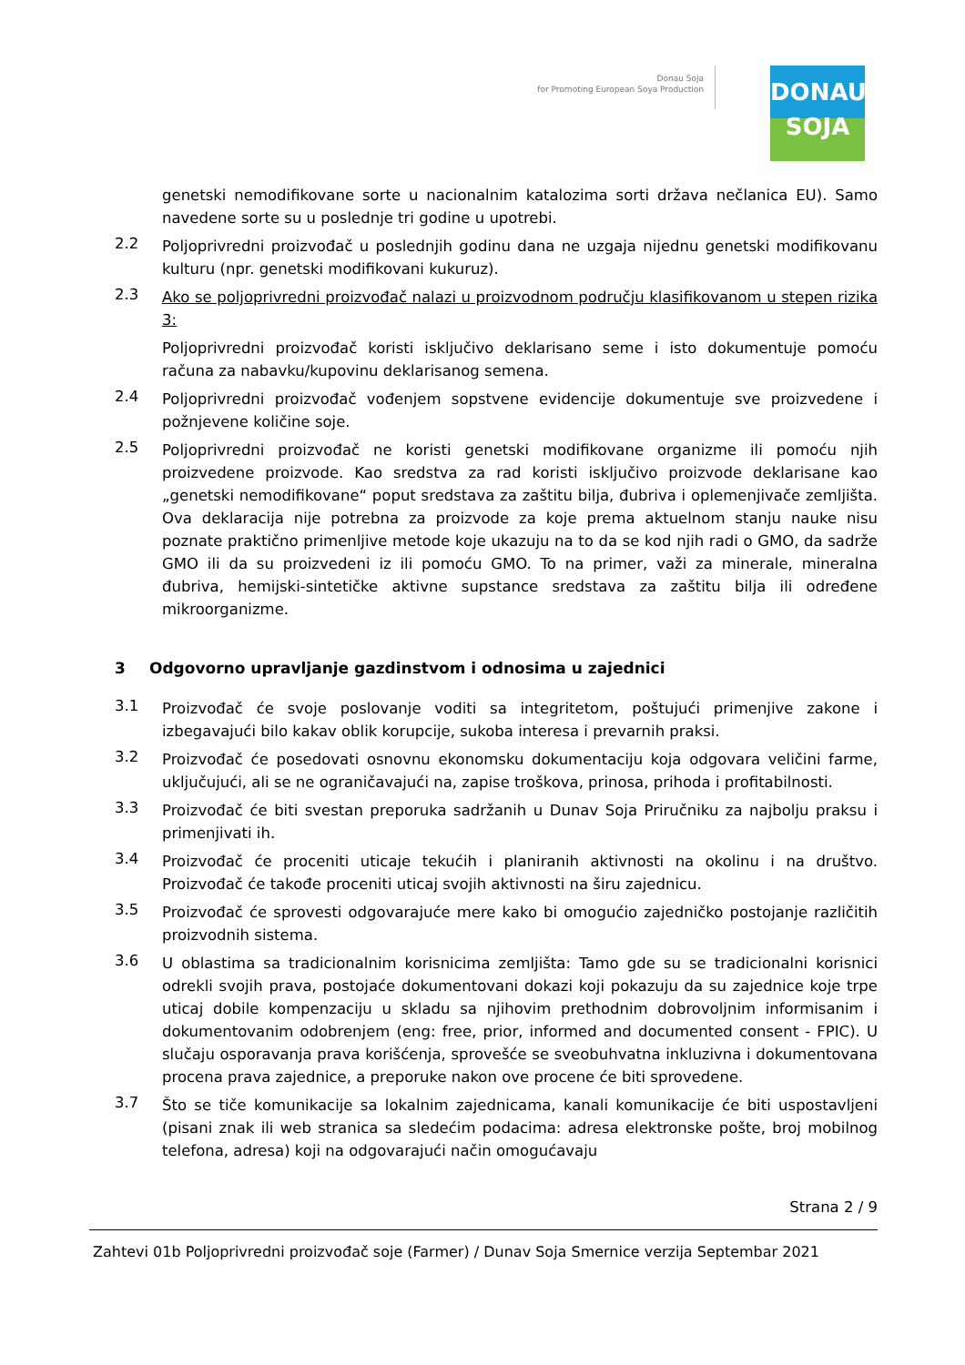Donau Soja
for Promoting European Soya Production
DONAU
SOJA
genetski nemodifikovane sorte u nacionalnim katalozima sorti država nečlanica EU). Samo navedene sorte su u poslednje tri godine u upotrebi.
2.2
Poljoprivredni proizvođač u poslednjih godinu dana ne uzgaja nijednu genetski modifikovanu kulturu (npr. genetski modifikovani kukuruz).
2.3
Ako se poljoprivredni proizvođač nalazi u proizvodnom području klasifikovanom u stepen rizika 3:
Poljoprivredni proizvođač koristi isključivo deklarisano seme i isto dokumentuje pomoću računa za nabavku/kupovinu deklarisanog semena.
2.4
Poljoprivredni proizvođač vođenjem sopstvene evidencije dokumentuje sve proizvedene i požnjevene količine soje.
2.5
Poljoprivredni proizvođač ne koristi genetski modifikovane organizme ili pomoću njih proizvedene proizvode. Kao sredstva za rad koristi isključivo proizvode deklarisane kao „genetski nemodifikovane“ poput sredstava za zaštitu bilja, đubriva i oplemenjivače zemljišta. Ova deklaracija nije potrebna za proizvode za koje prema aktuelnom stanju nauke nisu poznate praktično primenljive metode koje ukazuju na to da se kod njih radi o GMO, da sadrže GMO ili da su proizvedeni iz ili pomoću GMO. To na primer, važi za minerale, mineralna đubriva, hemijski-sintetičke aktivne supstance sredstava za zaštitu bilja ili određene mikroorganizme.
3 Odgovorno upravljanje gazdinstvom i odnosima u zajednici
3.1
Proizvođač će svoje poslovanje voditi sa integritetom, poštujući primenjive zakone i izbegavajući bilo kakav oblik korupcije, sukoba interesa i prevarnih praksi.
3.2
Proizvođač će posedovati osnovnu ekonomsku dokumentaciju koja odgovara veličini farme, uključujući, ali se ne ograničavajući na, zapise troškova, prinosa, prihoda i profitabilnosti.
3.3
Proizvođač će biti svestan preporuka sadržanih u Dunav Soja Priručniku za najbolju praksu i primenjivati ih.
3.4
Proizvođač će proceniti uticaje tekućih i planiranih aktivnosti na okolinu i na društvo. Proizvođač će takođe proceniti uticaj svojih aktivnosti na širu zajednicu.
3.5
Proizvođač će sprovesti odgovarajuće mere kako bi omogućio zajedničko postojanje različitih proizvodnih sistema.
3.6
U oblastima sa tradicionalnim korisnicima zemljišta: Tamo gde su se tradicionalni korisnici odrekli svojih prava, postojaće dokumentovani dokazi koji pokazuju da su zajednice koje trpe uticaj dobile kompenzaciju u skladu sa njihovim prethodnim dobrovoljnim informisanim i dokumentovanim odobrenjem (eng: free, prior, informed and documented consent - FPIC). U slučaju osporavanja prava korišćenja, sprovešće se sveobuhvatna inkluzivna i dokumentovana procena prava zajednice, a preporuke nakon ove procene će biti sprovedene.
3.7
Što se tiče komunikacije sa lokalnim zajednicama, kanali komunikacije će biti uspostavljeni (pisani znak ili web stranica sa sledećim podacima: adresa elektronske pošte, broj mobilnog telefona, adresa) koji na odgovarajući način omogućavaju
Strana 2 / 9
Zahtevi 01b Poljoprivredni proizvođač soje (Farmer) / Dunav Soja Smernice verzija Septembar 2021